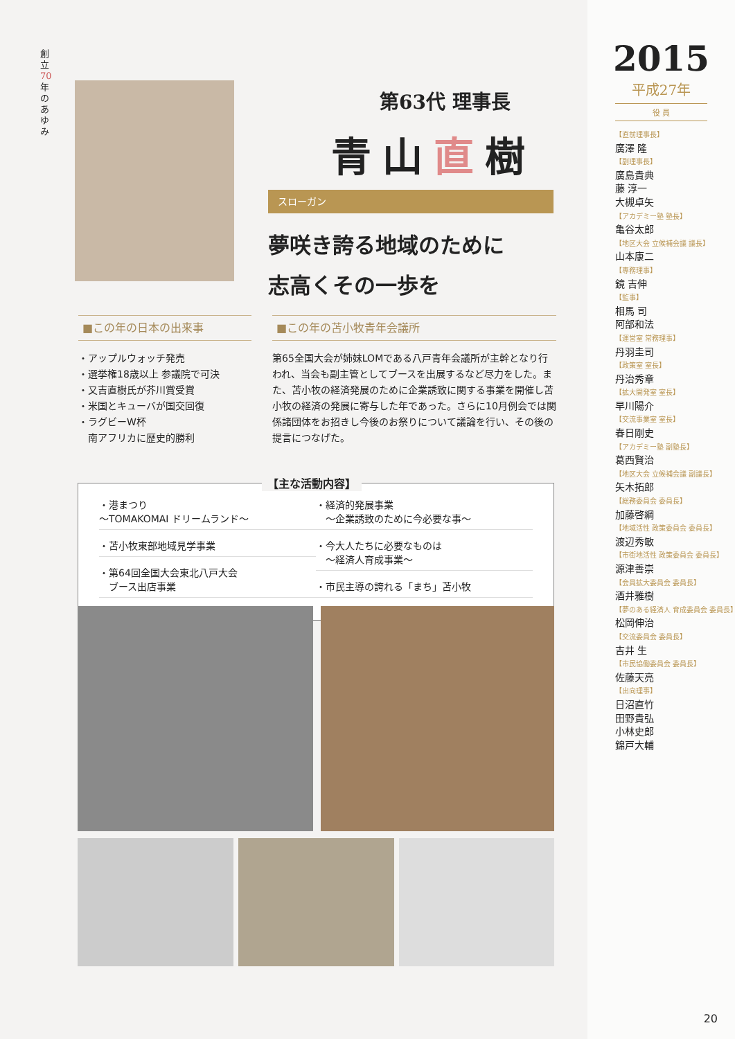創立70年のあゆみ
第63代 理事長
青山直樹
スローガン
夢咲き誇る地域のために
志高くその一歩を
■この年の日本の出来事
・アップルウォッチ発売
・選挙権18歳以上 参議院で可決
・又吉直樹氏が芥川賞受賞
・米国とキューバが国交回復
・ラグビーW杯
　南アフリカに歴史的勝利
■この年の苫小牧青年会議所
第65全国大会が姉妹LOMである八戸青年会議所が主幹となり行われ、当会も副主管としてブースを出展するなど尽力をした。また、苫小牧の経済発展のために企業誘致に関する事業を開催し苫小牧の経済の発展に寄与した年であった。さらに10月例会では関係諸団体をお招きし今後のお祭りについて議論を行い、その後の提言につなげた。
・港まつり
〜TOMAKOMAI ドリームランド〜
・苫小牧東部地域見学事業
・第64回全国大会東北八戸大会
　ブース出店事業
・経済的発展事業
　〜企業誘致のために今必要な事〜
・今大人たちに必要なものは
　〜経済人育成事業〜
・市民主導の誇れる「まち」苫小牧
【主な活動内容】
2015
平成27年
役 員
【直前理事長】
廣澤 隆
【副理事長】
廣島貴典
藤 淳一
大槻卓矢
【アカデミー塾 塾長】
亀谷太郎
【地区大会 立候補会議 議長】
山本康二
【専務理事】
鏡 吉伸
【監事】
相馬 司
阿部和法
【運営室 常務理事】
丹羽圭司
【政策室 室長】
丹治秀章
【拡大開発室 室長】
早川陽介
【交流事業室 室長】
春日剛史
【アカデミー塾 副塾長】
葛西賢治
【地区大会 立候補会議 副議長】
矢木拓郎
【総務委員会 委員長】
加藤啓綱
【地域活性 政策委員会 委員長】
渡辺秀敏
【市街地活性 政策委員会 委員長】
源津善崇
【会員拡大委員会 委員長】
酒井雅樹
【夢のある経済人 育成委員会 委員長】
松岡伸治
【交流委員会 委員長】
吉井 生
【市民協働委員会 委員長】
佐藤天亮
【出向理事】
日沼直竹
田野貴弘
小林史郎
錦戸大輔
20